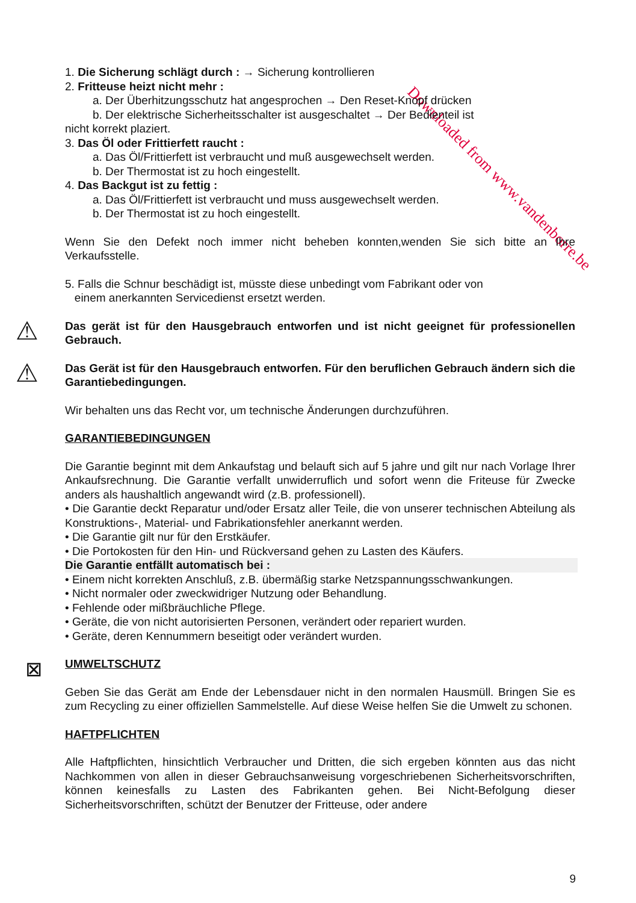Downloaded from www.vandenborre.be
1. Die Sicherung schlägt durch : → Sicherung kontrollieren
2. Fritteuse heizt nicht mehr :
a. Der Überhitzungsschutz hat angesprochen → Den Reset-Knopf drücken
b. Der elektrische Sicherheitsschalter ist ausgeschaltet → Der Bedienteil ist
nicht korrekt plaziert.
3. Das Öl oder Frittierfett raucht :
a. Das Öl/Frittierfett ist verbraucht und muß ausgewechselt werden.
b. Der Thermostat ist zu hoch eingestellt.
4. Das Backgut ist zu fettig :
a. Das Öl/Frittierfett ist verbraucht und muss ausgewechselt werden.
b. Der Thermostat ist zu hoch eingestellt.
Wenn Sie den Defekt noch immer nicht beheben konnten,wenden Sie sich bitte an Ihre Verkaufsstelle.
5. Falls die Schnur beschädigt ist, müsste diese unbedingt vom Fabrikant oder von
einem anerkannten Servicedienst ersetzt werden.
⚠
Das gerät ist für den Hausgebrauch entworfen und ist nicht geeignet für professionellen Gebrauch.
⚠
Das Gerät ist für den Hausgebrauch entworfen. Für den beruflichen Gebrauch ändern sich die Garantiebedingungen.
Wir behalten uns das Recht vor, um technische Änderungen durchzuführen.
GARANTIEBEDINGUNGEN
Die Garantie beginnt mit dem Ankaufstag und belauft sich auf 5 jahre und gilt nur nach Vorlage Ihrer Ankaufsrechnung. Die Garantie verfallt unwiderruflich und sofort wenn die Friteuse für Zwecke anders als haushaltlich angewandt wird (z.B. professionell).
• Die Garantie deckt Reparatur und/oder Ersatz aller Teile, die von unserer technischen Abteilung als Konstruktions-, Material- und Fabrikationsfehler anerkannt werden.
• Die Garantie gilt nur für den Erstkäufer.
• Die Portokosten für den Hin- und Rückversand gehen zu Lasten des Käufers.
Die Garantie entfällt automatisch bei :
• Einem nicht korrekten Anschluß, z.B. übermäßig starke Netzspannungsschwankungen.
• Nicht normaler oder zweckwidriger Nutzung oder Behandlung.
• Fehlende oder mißbräuchliche Pflege.
• Geräte, die von nicht autorisierten Personen, verändert oder repariert wurden.
• Geräte, deren Kennummern beseitigt oder verändert wurden.
⊠
UMWELTSCHUTZ
Geben Sie das Gerät am Ende der Lebensdauer nicht in den normalen Hausmüll. Bringen Sie es zum Recycling zu einer offiziellen Sammelstelle. Auf diese Weise helfen Sie die Umwelt zu schonen.
HAFTPFLICHTEN
Alle Haftpflichten, hinsichtlich Verbraucher und Dritten, die sich ergeben könnten aus das nicht Nachkommen von allen in dieser Gebrauchsanweisung vorgeschriebenen Sicherheitsvorschriften, können keinesfalls zu Lasten des Fabrikanten gehen. Bei Nicht-Befolgung dieser Sicherheitsvorschriften, schützt der Benutzer der Fritteuse, oder andere
9